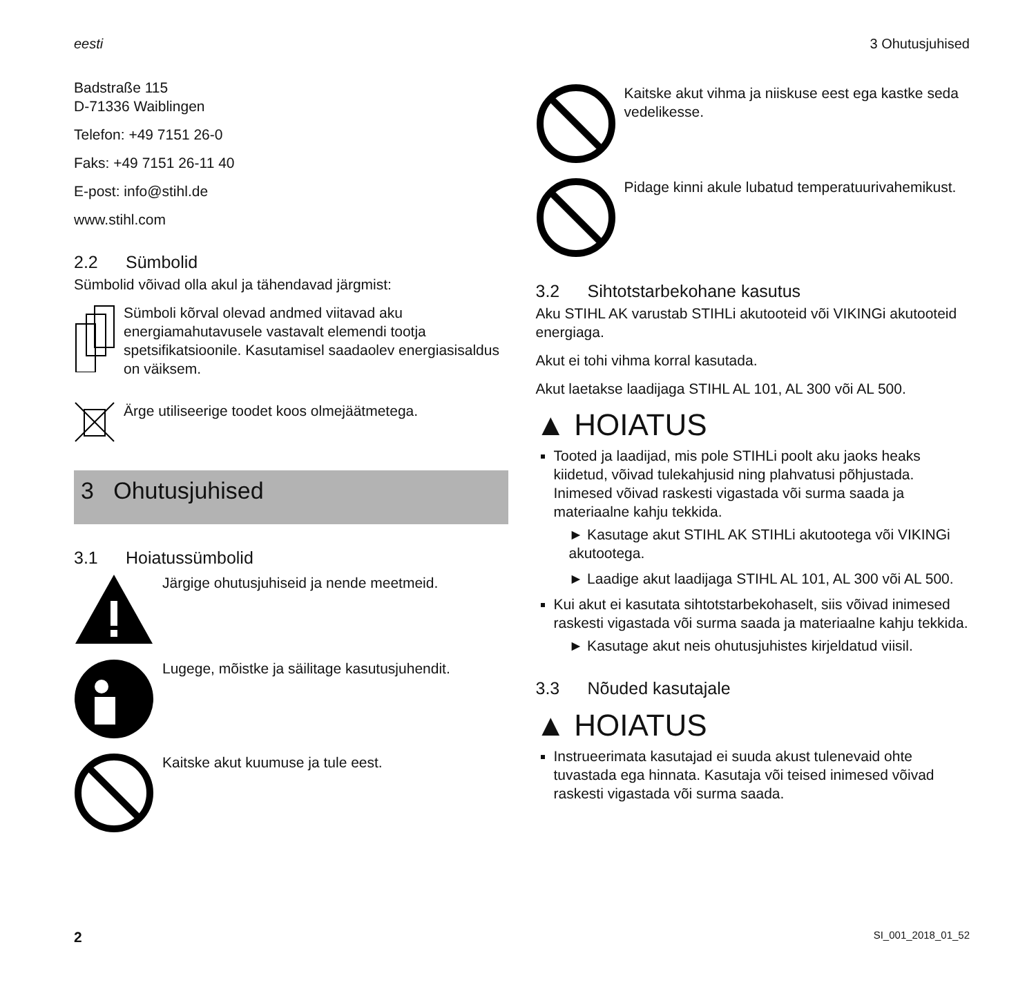eesti 3 Ohutusjuhised
Badstraße 115
D-71336 Waiblingen
Telefon: +49 7151 26-0
Faks: +49 7151 26-11 40
E-post: info@stihl.de
www.stihl.com
2.2 Sümbolid
Sümbolid võivad olla akul ja tähendavad järgmist:
Sümboli kõrval olevad andmed viitavad aku energiamahutavusele vastavalt elemendi tootja spetsifikatsioonile. Kasutamisel saadaolev energiasisaldus on väiksem.
Ärge utiliseerige toodet koos olmejäätmetega.
3 Ohutusjuhised
3.1 Hoiatussümbolid
Järgige ohutusjuhiseid ja nende meetmeid.
Lugege, mõistke ja säilitage kasutusjuhendit.
Kaitske akut kuumuse ja tule eest.
Kaitske akut vihma ja niiskuse eest ega kastke seda vedelikesse.
Pidage kinni akule lubatud temperatuurivahemikust.
3.2 Sihtotstarbekohane kasutus
Aku STIHL AK varustab STIHLi akutooteid või VIKINGi akutooteid energiaga.
Akut ei tohi vihma korral kasutada.
Akut laetakse laadijaga STIHL AL 101, AL 300 või AL 500.
▲ HOIATUS
Tooted ja laadijad, mis pole STIHLi poolt aku jaoks heaks kiidetud, võivad tulekahjusid ning plahvatusi põhjustada. Inimesed võivad raskesti vigastada või surma saada ja materiaalne kahju tekkida.
► Kasutage akut STIHL AK STIHLi akutootega või VIKINGi akutootega.
► Laadige akut laadijaga STIHL AL 101, AL 300 või AL 500.
Kui akut ei kasutata sihtotstarbekohaselt, siis võivad inimesed raskesti vigastada või surma saada ja materiaalne kahju tekkida.
► Kasutage akut neis ohutusjuhistes kirjeldatud viisil.
3.3 Nõuded kasutajale
▲ HOIATUS
Instrueerimata kasutajad ei suuda akust tulenevaid ohte tuvastada ega hinnata. Kasutaja või teised inimesed võivad raskesti vigastada või surma saada.
2 SI_001_2018_01_52